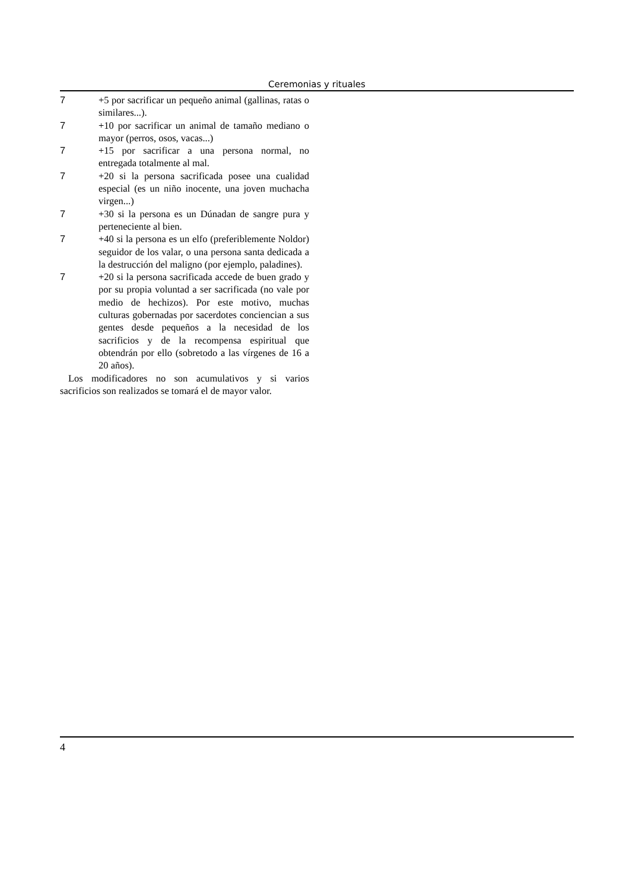Ceremonias y rituales
7 +5 por sacrificar un pequeño animal (gallinas, ratas o similares...).
7 +10 por sacrificar un animal de tamaño mediano o mayor (perros, osos, vacas...)
7 +15 por sacrificar a una persona normal, no entregada totalmente al mal.
7 +20 si la persona sacrificada posee una cualidad especial (es un niño inocente, una joven muchacha virgen...)
7 +30 si la persona es un Dúnadan de sangre pura y perteneciente al bien.
7 +40 si la persona es un elfo (preferiblemente Noldor) seguidor de los valar, o una persona santa dedicada a la destrucción del maligno (por ejemplo, paladines).
7 +20 si la persona sacrificada accede de buen grado y por su propia voluntad a ser sacrificada (no vale por medio de hechizos). Por este motivo, muchas culturas gobernadas por sacerdotes conciencian a sus gentes desde pequeños a la necesidad de los sacrificios y de la recompensa espiritual que obtendrán por ello (sobretodo a las vírgenes de 16 a 20 años).
Los modificadores no son acumulativos y si varios sacrificios son realizados se tomará el de mayor valor.
4